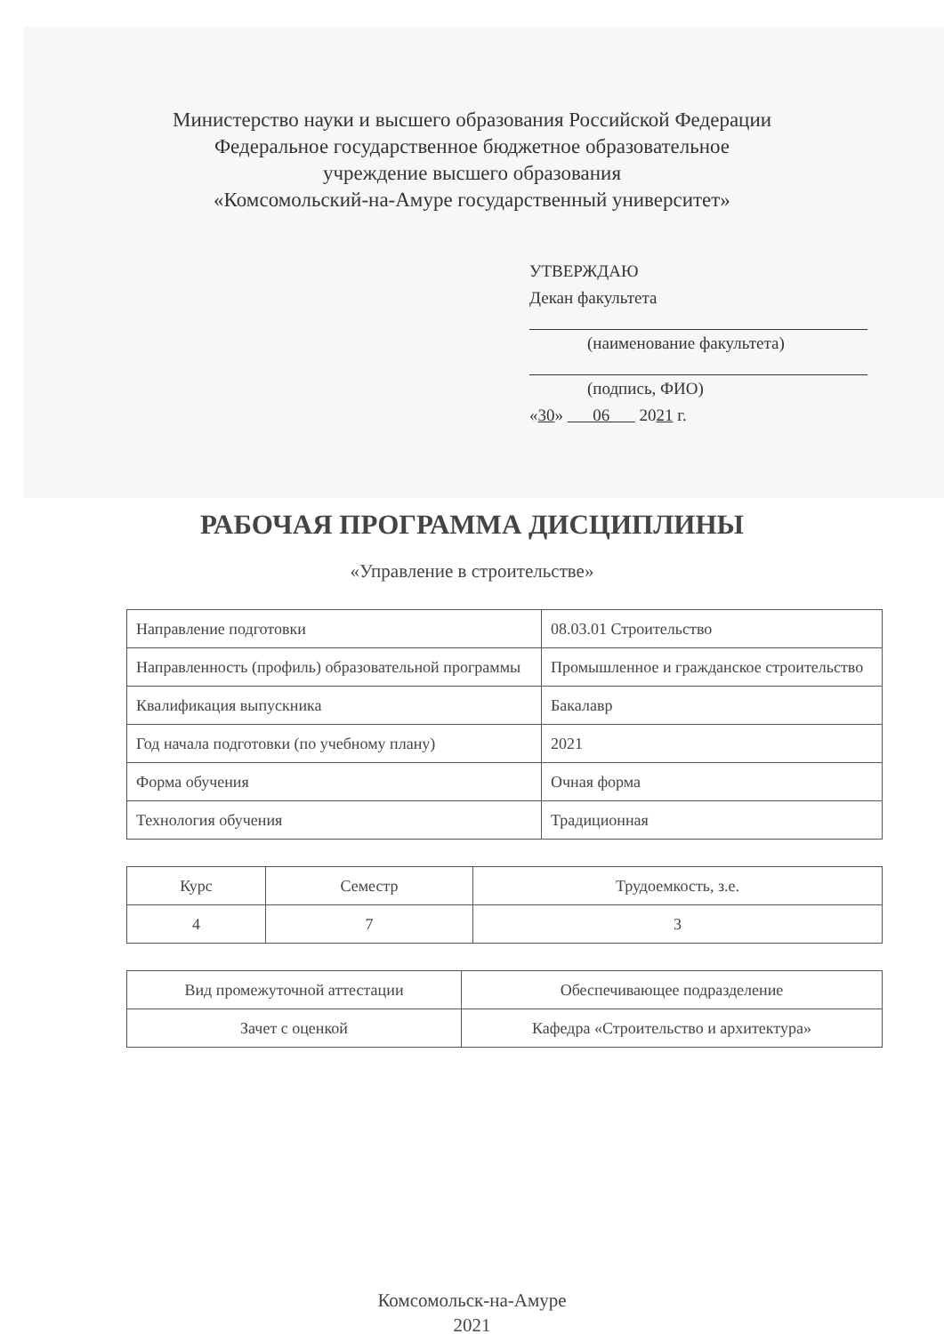Министерство науки и высшего образования Российской Федерации
Федеральное государственное бюджетное образовательное
учреждение высшего образования
«Комсомольский-на-Амуре государственный университет»
УТВЕРЖДАЮ
Декан факультета
(наименование факультета)
(подпись, ФИО)
«30» 06 2021 г.
РАБОЧАЯ ПРОГРАММА ДИСЦИПЛИНЫ
«Управление в строительстве»
| Направление подготовки | 08.03.01 Строительство |
| Направленность (профиль) образовательной программы | Промышленное и гражданское строительство |
| Квалификация выпускника | Бакалавр |
| Год начала подготовки (по учебному плану) | 2021 |
| Форма обучения | Очная форма |
| Технология обучения | Традиционная |
| Курс | Семестр | Трудоемкость, з.е. |
| 4 | 7 | 3 |
| Вид промежуточной аттестации | Обеспечивающее подразделение |
| Зачет с оценкой | Кафедра «Строительство и архитектура» |
Комсомольск-на-Амуре
2021